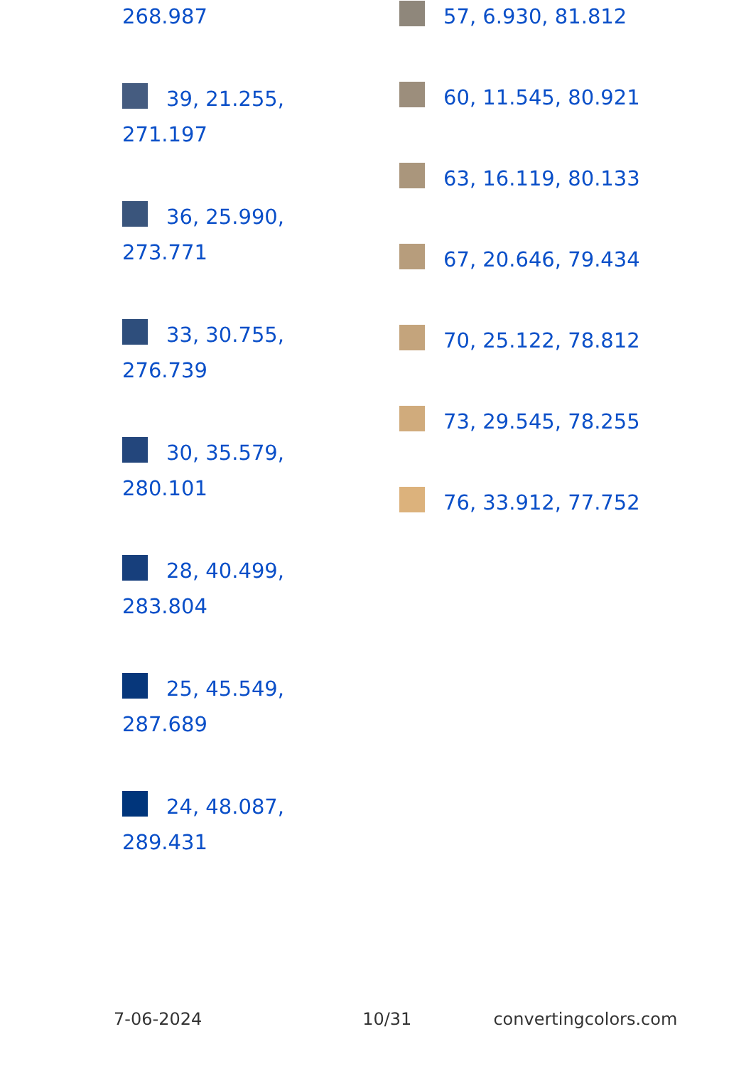268.987
39, 21.255,
271.197
36, 25.990,
273.771
33, 30.755,
276.739
30, 35.579,
280.101
28, 40.499,
283.804
25, 45.549,
287.689
24, 48.087,
289.431
57, 6.930, 81.812
60, 11.545, 80.921
63, 16.119, 80.133
67, 20.646, 79.434
70, 25.122, 78.812
73, 29.545, 78.255
76, 33.912, 77.752
7-06-2024 10/31 convertingcolors.com